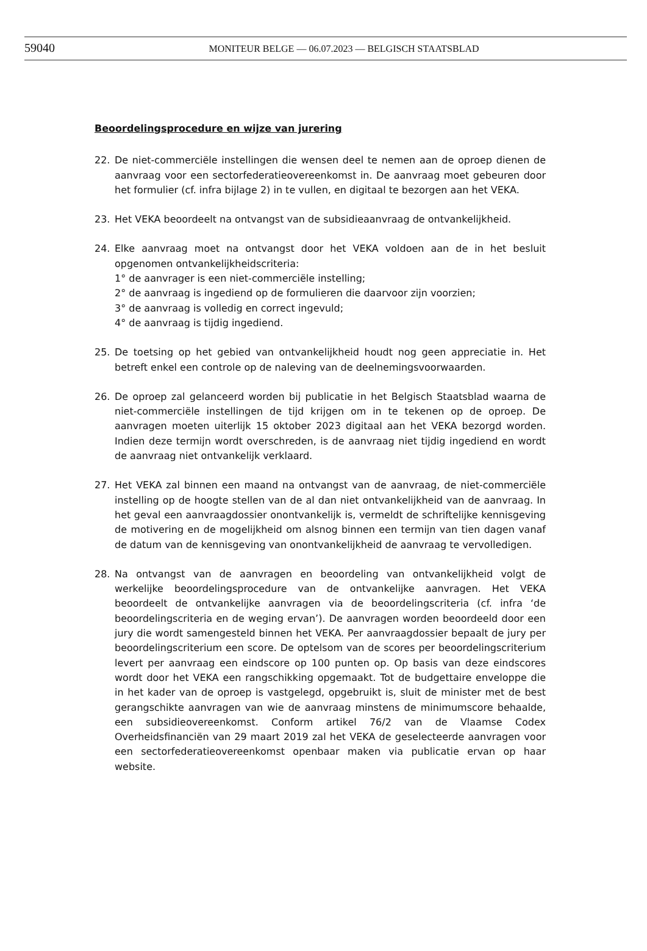59040
MONITEUR BELGE — 06.07.2023 — BELGISCH STAATSBLAD
Beoordelingsprocedure en wijze van jurering
22. De niet-commerciële instellingen die wensen deel te nemen aan de oproep dienen de aanvraag voor een sectorfederatieovereenkomst in. De aanvraag moet gebeuren door het formulier (cf. infra bijlage 2) in te vullen, en digitaal te bezorgen aan het VEKA.
23. Het VEKA beoordeelt na ontvangst van de subsidieaanvraag de ontvankelijkheid.
24. Elke aanvraag moet na ontvangst door het VEKA voldoen aan de in het besluit opgenomen ontvankelijkheidscriteria:
1° de aanvrager is een niet-commerciële instelling;
2° de aanvraag is ingediend op de formulieren die daarvoor zijn voorzien;
3° de aanvraag is volledig en correct ingevuld;
4° de aanvraag is tijdig ingediend.
25. De toetsing op het gebied van ontvankelijkheid houdt nog geen appreciatie in. Het betreft enkel een controle op de naleving van de deelnemingsvoorwaarden.
26. De oproep zal gelanceerd worden bij publicatie in het Belgisch Staatsblad waarna de niet-commerciële instellingen de tijd krijgen om in te tekenen op de oproep. De aanvragen moeten uiterlijk 15 oktober 2023 digitaal aan het VEKA bezorgd worden. Indien deze termijn wordt overschreden, is de aanvraag niet tijdig ingediend en wordt de aanvraag niet ontvankelijk verklaard.
27. Het VEKA zal binnen een maand na ontvangst van de aanvraag, de niet-commerciële instelling op de hoogte stellen van de al dan niet ontvankelijkheid van de aanvraag. In het geval een aanvraagdossier onontvankelijk is, vermeldt de schriftelijke kennisgeving de motivering en de mogelijkheid om alsnog binnen een termijn van tien dagen vanaf de datum van de kennisgeving van onontvankelijkheid de aanvraag te vervolledigen.
28. Na ontvangst van de aanvragen en beoordeling van ontvankelijkheid volgt de werkelijke beoordelingsprocedure van de ontvankelijke aanvragen. Het VEKA beoordeelt de ontvankelijke aanvragen via de beoordelingscriteria (cf. infra ‘de beoordelingscriteria en de weging ervan’). De aanvragen worden beoordeeld door een jury die wordt samengesteld binnen het VEKA. Per aanvraagdossier bepaalt de jury per beoordelingscriterium een score. De optelsom van de scores per beoordelingscriterium levert per aanvraag een eindscore op 100 punten op. Op basis van deze eindscores wordt door het VEKA een rangschikking opgemaakt. Tot de budgettaire enveloppe die in het kader van de oproep is vastgelegd, opgebruikt is, sluit de minister met de best gerangschikte aanvragen van wie de aanvraag minstens de minimumscore behaalde, een subsidieovereenkomst. Conform artikel 76/2 van de Vlaamse Codex Overheidsfinanciën van 29 maart 2019 zal het VEKA de geselecteerde aanvragen voor een sectorfederatieovereenkomst openbaar maken via publicatie ervan op haar website.